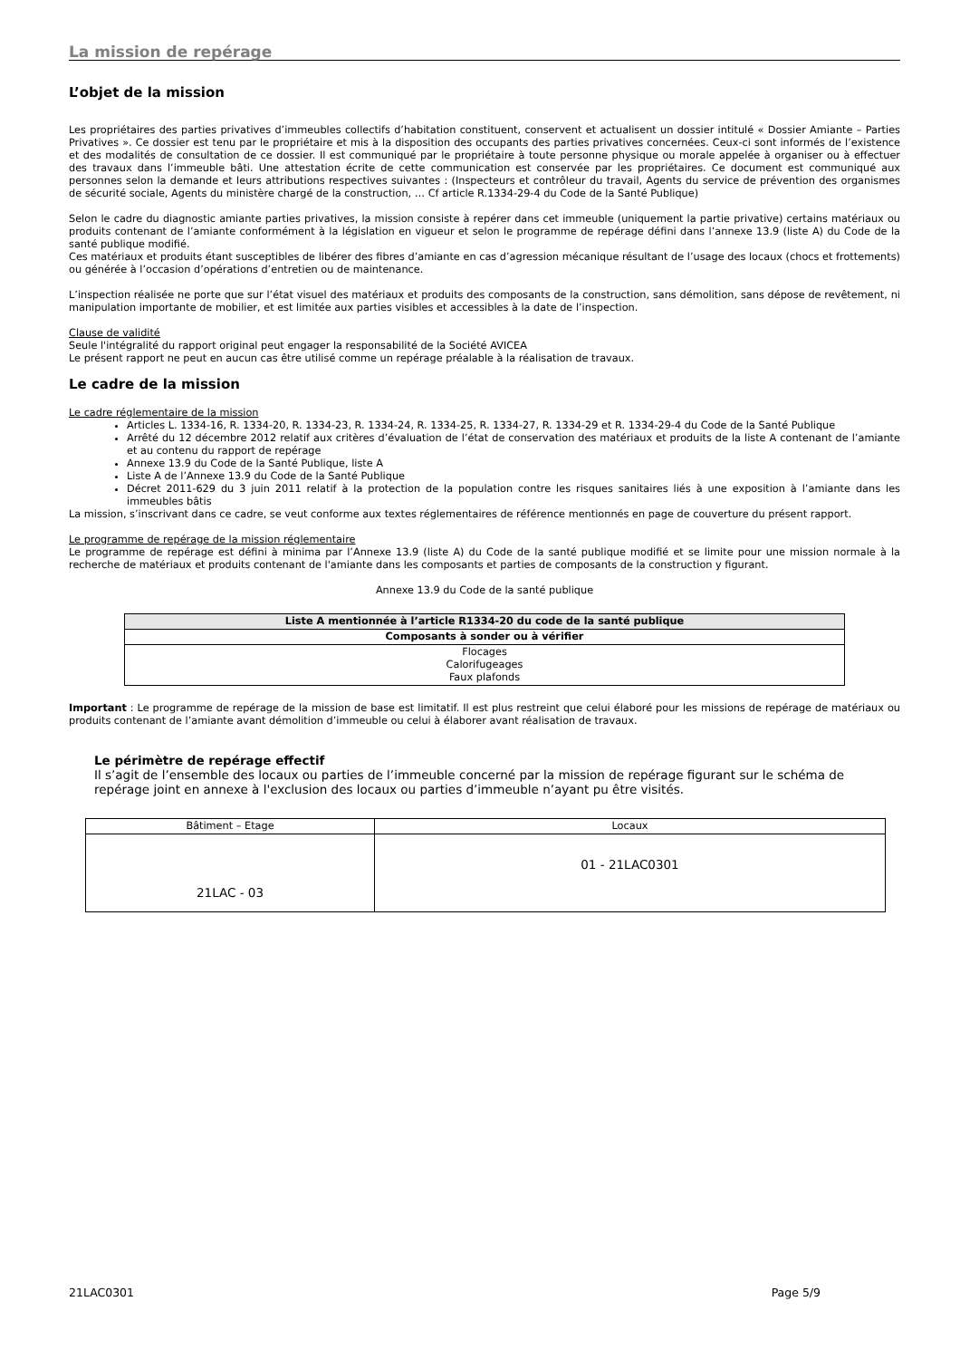La mission de repérage
L’objet de la mission
Les propriétaires des parties privatives d’immeubles collectifs d’habitation constituent, conservent et actualisent un dossier intitulé « Dossier Amiante – Parties Privatives ». Ce dossier est tenu par le propriétaire et mis à la disposition des occupants des parties privatives concernées. Ceux-ci sont informés de l’existence et des modalités de consultation de ce dossier. Il est communiqué par le propriétaire à toute personne physique ou morale appelée à organiser ou à effectuer des travaux dans l’immeuble bâti. Une attestation écrite de cette communication est conservée par les propriétaires. Ce document est communiqué aux personnes selon la demande et leurs attributions respectives suivantes : (Inspecteurs et contrôleur du travail, Agents du service de prévention des organismes de sécurité sociale, Agents du ministère chargé de la construction, … Cf article R.1334-29-4 du Code de la Santé Publique)
Selon le cadre du diagnostic amiante parties privatives, la mission consiste à repérer dans cet immeuble (uniquement la partie privative) certains matériaux ou produits contenant de l’amiante conformément à la législation en vigueur et selon le programme de repérage défini dans l’annexe 13.9 (liste A) du Code de la santé publique modifié.
Ces matériaux et produits étant susceptibles de libérer des fibres d’amiante en cas d’agression mécanique résultant de l’usage des locaux (chocs et frottements) ou générée à l’occasion d’opérations d’entretien ou de maintenance.
L’inspection réalisée ne porte que sur l’état visuel des matériaux et produits des composants de la construction, sans démolition, sans dépose de revêtement, ni manipulation importante de mobilier, et est limitée aux parties visibles et accessibles à la date de l’inspection.
Clause de validité
Seule l'intégralité du rapport original peut engager la responsabilité de la Société AVICEA
Le présent rapport ne peut en aucun cas être utilisé comme un repérage préalable à la réalisation de travaux.
Le cadre de la mission
Le cadre réglementaire de la mission
Articles L. 1334-16, R. 1334-20, R. 1334-23, R. 1334-24, R. 1334-25, R. 1334-27, R. 1334-29 et R. 1334-29-4 du Code de la Santé Publique
Arrêté du 12 décembre 2012 relatif aux critères d’évaluation de l’état de conservation des matériaux et produits de la liste A contenant de l’amiante et au contenu du rapport de repérage
Annexe 13.9 du Code de la Santé Publique, liste A
Liste A de l’Annexe 13.9 du Code de la Santé Publique
Décret 2011-629 du 3 juin 2011 relatif à la protection de la population contre les risques sanitaires liés à une exposition à l’amiante dans les immeubles bâtis
La mission, s’inscrivant dans ce cadre, se veut conforme aux textes réglementaires de référence mentionnés en page de couverture du présent rapport.
Le programme de repérage de la mission réglementaire
Le programme de repérage est défini à minima par l’Annexe 13.9 (liste A) du Code de la santé publique modifié et se limite pour une mission normale à la recherche de matériaux et produits contenant de l'amiante dans les composants et parties de composants de la construction y figurant.
Annexe 13.9 du Code de la santé publique
| Liste A mentionnée à l’article R1334-20 du code de la santé publique |
| Composants à sonder ou à vérifier |
| Flocages Calorifugeages Faux plafonds |
Important : Le programme de repérage de la mission de base est limitatif. Il est plus restreint que celui élaboré pour les missions de repérage de matériaux ou produits contenant de l’amiante avant démolition d’immeuble ou celui à élaborer avant réalisation de travaux.
Le périmètre de repérage effectif
Il s’agit de l’ensemble des locaux ou parties de l’immeuble concerné par la mission de repérage figurant sur le schéma de repérage joint en annexe à l'exclusion des locaux ou parties d’immeuble n’ayant pu être visités.
| Bâtiment – Etage | Locaux |
| 21LAC - 03 | 01 - 21LAC0301 |
21LAC0301 Page 5/9